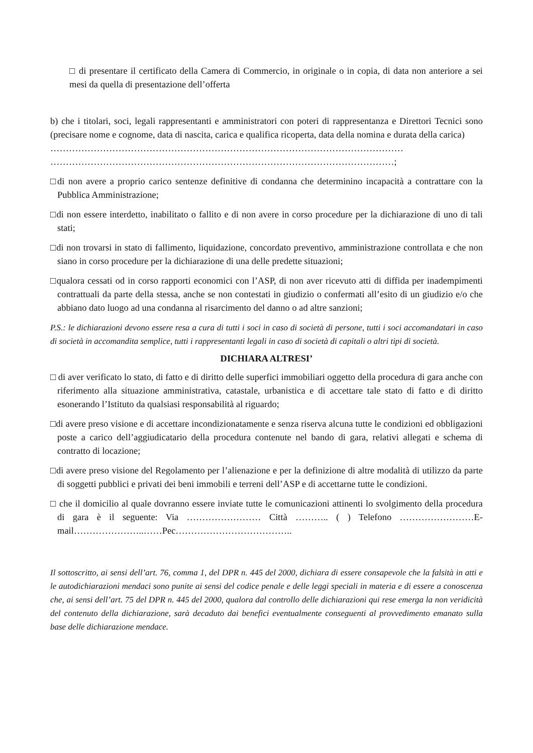□ di presentare il certificato della Camera di Commercio, in originale o in copia, di data non anteriore a sei mesi da quella di presentazione dell’offerta
b) che i titolari, soci, legali rappresentanti e amministratori con poteri di rappresentanza e Direttori Tecnici sono (precisare nome e cognome, data di nascita, carica e qualifica ricoperta, data della nomina e durata della carica)
……………………………………………………………………………………………………
…………………………………………………………………………………………………;
□di non avere a proprio carico sentenze definitive di condanna che determinino incapacità a contrattare con la Pubblica Amministrazione;
□di non essere interdetto, inabilitato o fallito e di non avere in corso procedure per la dichiarazione di uno di tali stati;
□di non trovarsi in stato di fallimento, liquidazione, concordato preventivo, amministrazione controllata e che non siano in corso procedure per la dichiarazione di una delle predette situazioni;
□qualora cessati od in corso rapporti economici con l’ASP, di non aver ricevuto atti di diffida per inadempimenti contrattuali da parte della stessa, anche se non contestati in giudizio o confermati all’esito di un giudizio e/o che abbiano dato luogo ad una condanna al risarcimento del danno o ad altre sanzioni;
P.S.: le dichiarazioni devono essere resa a cura di tutti i soci in caso di società di persone, tutti i soci accomandatari in caso di società in accomandita semplice, tutti i rappresentanti legali in caso di società di capitali o altri tipi di società.
DICHIARA ALTRESI’
□ di aver verificato lo stato, di fatto e di diritto delle superfici immobiliari oggetto della procedura di gara anche con riferimento alla situazione amministrativa, catastale, urbanistica e di accettare tale stato di fatto e di diritto esonerando l’Istituto da qualsiasi responsabilità al riguardo;
□di avere preso visione e di accettare incondizionatamente e senza riserva alcuna tutte le condizioni ed obbligazioni poste a carico dell’aggiudicatario della procedura contenute nel bando di gara, relativi allegati e schema di contratto di locazione;
□di avere preso visione del Regolamento per l’alienazione e per la definizione di altre modalità di utilizzo da parte di soggetti pubblici e privati dei beni immobili e terreni dell’ASP e di accettarne tutte le condizioni.
□ che il domicilio al quale dovranno essere inviate tutte le comunicazioni attinenti lo svolgimento della procedura di gara è il seguente: Via …………………… Città ……….. ( ) Telefono ……………………E-mail…………………..……Pec………………………………..
Il sottoscritto, ai sensi dell’art. 76, comma 1, del DPR n. 445 del 2000, dichiara di essere consapevole che la falsità in atti e le autodichiarazioni mendaci sono punite ai sensi del codice penale e delle leggi speciali in materia e di essere a conoscenza che, ai sensi dell’art. 75 del DPR n. 445 del 2000, qualora dal controllo delle dichiarazioni qui rese emerga la non veridicità del contenuto della dichiarazione, sarà decaduto dai benefici eventualmente conseguenti al provvedimento emanato sulla base delle dichiarazione mendace.